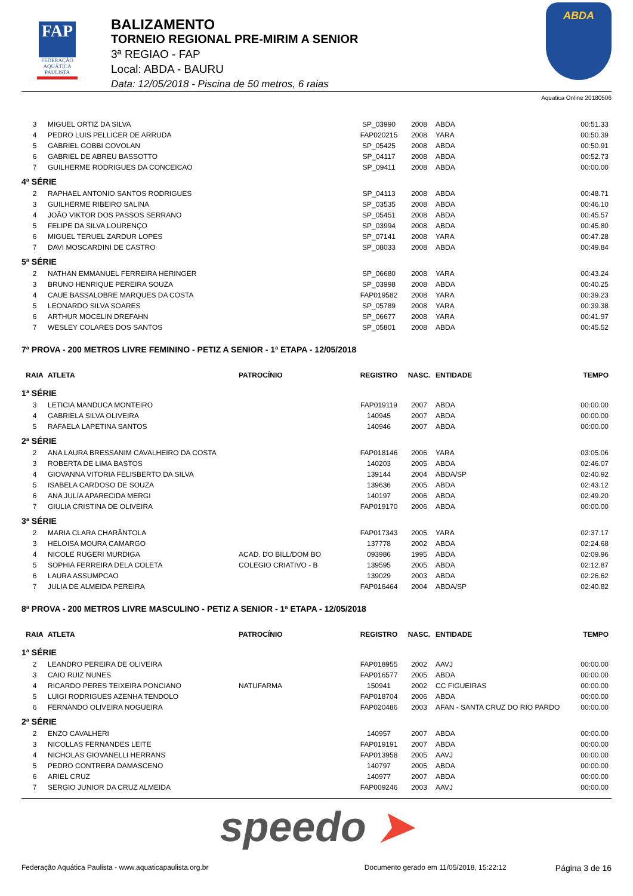FAP
FEDERAÇÃO
AQUÁTICA
PAULISTA
BALIZAMENTO
TORNEIO REGIONAL PRE-MIRIM A SENIOR
3ª REGIAO - FAP
Local: ABDA - BAURU
Data: 12/05/2018 - Piscina de 50 metros, 6 raias
ABDA
Aquatica Online 20180506
| 3 | MIGUEL ORTIZ DA SILVA | | SP_03990 | 2008 | ABDA | 00:51.33 |
| 4 | PEDRO LUIS PELLICER DE ARRUDA | | FAP020215 | 2008 | YARA | 00:50.39 |
| 5 | GABRIEL GOBBI COVOLAN | | SP_05425 | 2008 | ABDA | 00:50.91 |
| 6 | GABRIEL DE ABREU BASSOTTO | | SP_04117 | 2008 | ABDA | 00:52.73 |
| 7 | GUILHERME RODRIGUES DA CONCEICAO | | SP_09411 | 2008 | ABDA | 00:00.00 |
| 4ª SÉRIE | | | | | | |
| 2 | RAPHAEL ANTONIO SANTOS RODRIGUES | | SP_04113 | 2008 | ABDA | 00:48.71 |
| 3 | GUILHERME RIBEIRO SALINA | | SP_03535 | 2008 | ABDA | 00:46.10 |
| 4 | JOÃO VIKTOR DOS PASSOS SERRANO | | SP_05451 | 2008 | ABDA | 00:45.57 |
| 5 | FELIPE DA SILVA LOURENÇO | | SP_03994 | 2008 | ABDA | 00:45.80 |
| 6 | MIGUEL TERUEL ZARDUR LOPES | | SP_07141 | 2008 | YARA | 00:47.28 |
| 7 | DAVI MOSCARDINI DE CASTRO | | SP_08033 | 2008 | ABDA | 00:49.84 |
| 5ª SÉRIE | | | | | | |
| 2 | NATHAN EMMANUEL FERREIRA HERINGER | | SP_06680 | 2008 | YARA | 00:43.24 |
| 3 | BRUNO HENRIQUE PEREIRA SOUZA | | SP_03998 | 2008 | ABDA | 00:40.25 |
| 4 | CAUE BASSALOBRE MARQUES DA COSTA | | FAP019582 | 2008 | YARA | 00:39.23 |
| 5 | LEONARDO SILVA SOARES | | SP_05789 | 2008 | YARA | 00:39.38 |
| 6 | ARTHUR MOCELIN DREFAHN | | SP_06677 | 2008 | YARA | 00:41.97 |
| 7 | WESLEY COLARES DOS SANTOS | | SP_05801 | 2008 | ABDA | 00:45.52 |
| 7ª PROVA - 200 METROS LIVRE FEMININO - PETIZ A SENIOR - 1ª ETAPA - 12/05/2018 | | | | | | |
| RAIA | ATLETA | PATROCÍNIO | REGISTRO | NASC. | ENTIDADE | TEMPO |
| 1ª SÉRIE | | | | | | |
| 3 | LETICIA MANDUCA MONTEIRO | | FAP019119 | 2007 | ABDA | 00:00.00 |
| 4 | GABRIELA SILVA OLIVEIRA | | 140945 | 2007 | ABDA | 00:00.00 |
| 5 | RAFAELA LAPETINA SANTOS | | 140946 | 2007 | ABDA | 00:00.00 |
| 2ª SÉRIE | | | | | | |
| 2 | ANA LAURA BRESSANIM CAVALHEIRO DA COSTA | | FAP018146 | 2006 | YARA | 03:05.06 |
| 3 | ROBERTA DE LIMA BASTOS | | 140203 | 2005 | ABDA | 02:46.07 |
| 4 | GIOVANNA VITORIA FELISBERTO DA SILVA | | 139144 | 2004 | ABDA/SP | 02:40.92 |
| 5 | ISABELA CARDOSO DE SOUZA | | 139636 | 2005 | ABDA | 02:43.12 |
| 6 | ANA JULIA APARECIDA MERGI | | 140197 | 2006 | ABDA | 02:49.20 |
| 7 | GIULIA CRISTINA DE OLIVEIRA | | FAP019170 | 2006 | ABDA | 00:00.00 |
| 3ª SÉRIE | | | | | | |
| 2 | MARIA CLARA CHARÂNTOLA | | FAP017343 | 2005 | YARA | 02:37.17 |
| 3 | HELOISA MOURA CAMARGO | | 137778 | 2002 | ABDA | 02:24.68 |
| 4 | NICOLE RUGERI MURDIGA | ACAD. DO BILL/DOM BO | 093986 | 1995 | ABDA | 02:09.96 |
| 5 | SOPHIA FERREIRA DELA COLETA | COLEGIO CRIATIVO - B | 139595 | 2005 | ABDA | 02:12.87 |
| 6 | LAURA ASSUMPCAO | | 139029 | 2003 | ABDA | 02:26.62 |
| 7 | JULIA DE ALMEIDA PEREIRA | | FAP016464 | 2004 | ABDA/SP | 02:40.82 |
| 8ª PROVA - 200 METROS LIVRE MASCULINO - PETIZ A SENIOR - 1ª ETAPA - 12/05/2018 | | | | | | |
| RAIA | ATLETA | PATROCÍNIO | REGISTRO | NASC. | ENTIDADE | TEMPO |
| 1ª SÉRIE | | | | | | |
| 2 | LEANDRO PEREIRA DE OLIVEIRA | | FAP018955 | 2002 | AAVJ | 00:00.00 |
| 3 | CAIO RUIZ NUNES | | FAP016577 | 2005 | ABDA | 00:00.00 |
| 4 | RICARDO PERES TEIXEIRA PONCIANO | NATUFARMA | 150941 | 2002 | CC FIGUEIRAS | 00:00.00 |
| 5 | LUIGI RODRIGUES AZENHA TENDOLO | | FAP018704 | 2006 | ABDA | 00:00.00 |
| 6 | FERNANDO OLIVEIRA NOGUEIRA | | FAP020486 | 2003 | AFAN - SANTA CRUZ DO RIO PARDO | 00:00.00 |
| 2ª SÉRIE | | | | | | |
| 2 | ENZO CAVALHERI | | 140957 | 2007 | ABDA | 00:00.00 |
| 3 | NICOLLAS FERNANDES LEITE | | FAP019191 | 2007 | ABDA | 00:00.00 |
| 4 | NICHOLAS GIOVANELLI HERRANS | | FAP013958 | 2005 | AAVJ | 00:00.00 |
| 5 | PEDRO CONTRERA DAMASCENO | | 140797 | 2005 | ABDA | 00:00.00 |
| 6 | ARIEL CRUZ | | 140977 | 2007 | ABDA | 00:00.00 |
| 7 | SERGIO JUNIOR DA CRUZ ALMEIDA | | FAP009246 | 2003 | AAVJ | 00:00.00 |
speedo ➤
Federação Aquática Paulista - www.aquaticapaulista.org.br
Documento gerado em 11/05/2018, 15:22:12
Página 3 de 16